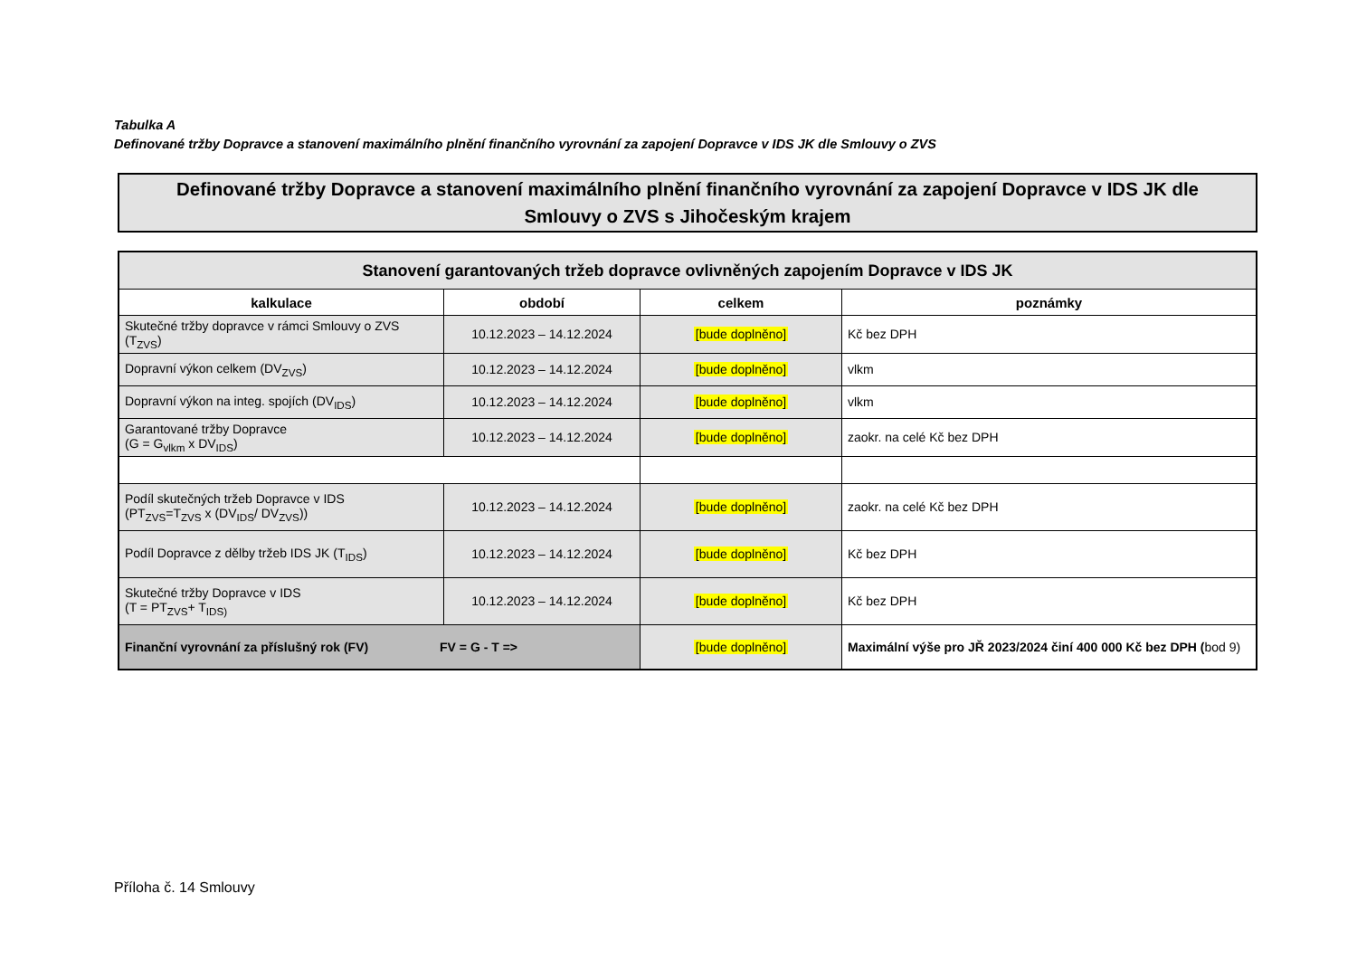Tabulka A
Definované tržby Dopravce a stanovení maximálního plnění finančního vyrovnání za zapojení Dopravce v IDS JK dle Smlouvy o ZVS
Definované tržby Dopravce a stanovení maximálního plnění finančního vyrovnání za zapojení Dopravce v IDS JK dle
Smlouvy o ZVS s Jihočeským krajem
| Stanovení garantovaných tržeb dopravce ovlivněných zapojením Dopravce v IDS JK | | | |
| --- | --- | --- | --- |
| kalkulace | období | celkem | poznámky |
| Skutečné tržby dopravce v rámci Smlouvy o ZVS (T<sub>ZVS</sub>) | 10.12.2023 – 14.12.2024 | [bude doplněno] | Kč bez DPH |
| Dopravní výkon celkem (DV<sub>ZVS</sub>) | 10.12.2023 – 14.12.2024 | [bude doplněno] | vlkm |
| Dopravní výkon na integ. spojích (DV<sub>IDS</sub>) | 10.12.2023 – 14.12.2024 | [bude doplněno] | vlkm |
| Garantované tržby Dopravce (G = G<sub>vlkm</sub> x DV<sub>IDS</sub>) | 10.12.2023 – 14.12.2024 | [bude doplněno] | zaokr. na celé Kč bez DPH |
| Podíl skutečných tržeb Dopravce v IDS (PT<sub>ZVS</sub>=T<sub>ZVS</sub> x (DV<sub>IDS</sub>/ DV<sub>ZVS</sub>)) | 10.12.2023 – 14.12.2024 | [bude doplněno] | zaokr. na celé Kč bez DPH |
| Podíl Dopravce z dělby tržeb IDS JK (T<sub>IDS</sub>) | 10.12.2023 – 14.12.2024 | [bude doplněno] | Kč bez DPH |
| Skutečné tržby Dopravce v IDS (T = PT<sub>ZVS</sub>+ T<sub>IDS)</sub> | 10.12.2023 – 14.12.2024 | [bude doplněno] | Kč bez DPH |
| Finanční vyrovnání za příslušný rok (FV) FV = G - T => | | [bude doplněno] | Maximální výše pro JŘ 2023/2024 činí 400 000 Kč bez DPH ( bod 9) |
Příloha č. 14 Smlouvy